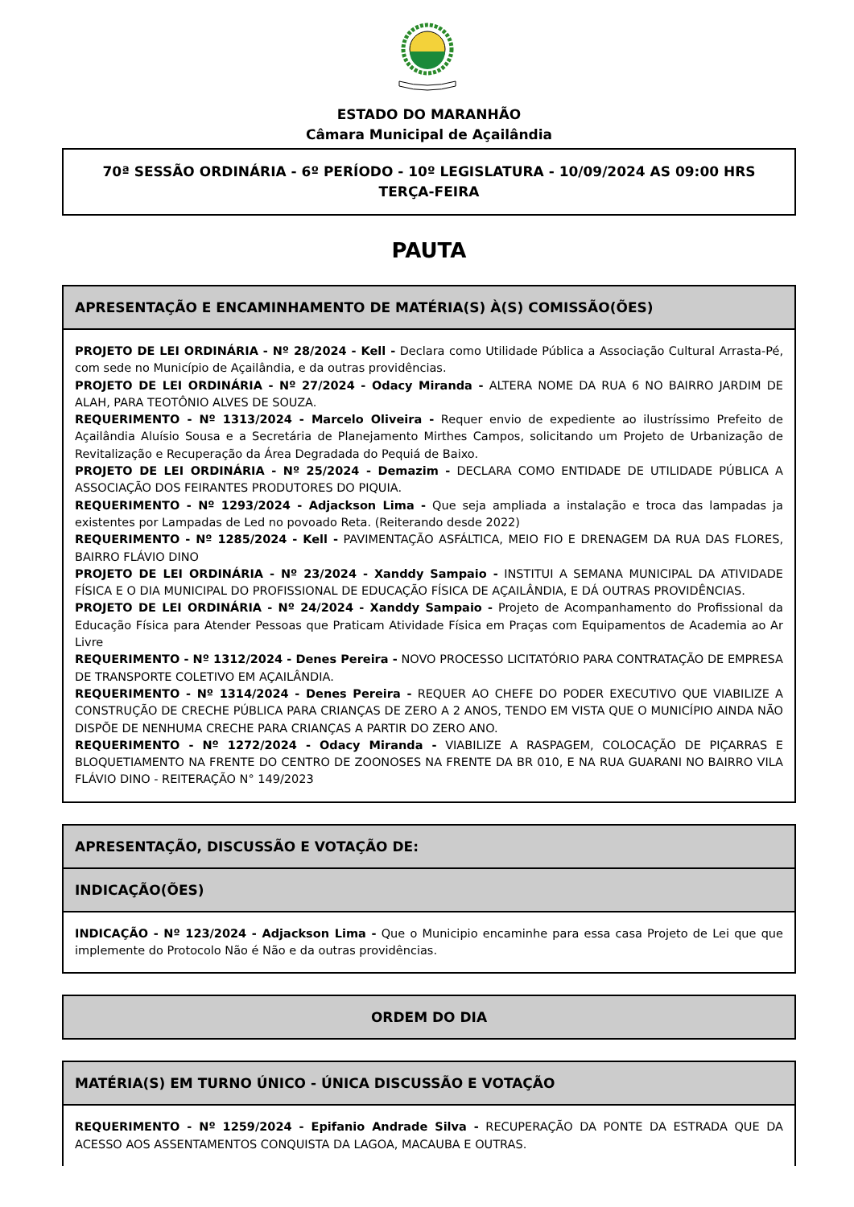ESTADO DO MARANHÃO
Câmara Municipal de Açailândia
70ª SESSÃO ORDINÁRIA - 6º PERÍODO - 10º LEGISLATURA - 10/09/2024 AS 09:00 HRS
TERÇA-FEIRA
PAUTA
APRESENTAÇÃO E ENCAMINHAMENTO DE MATÉRIA(S) À(S) COMISSÃO(ÕES)
PROJETO DE LEI ORDINÁRIA - Nº 28/2024 - Kell - Declara como Utilidade Pública a Associação Cultural Arrasta-Pé, com sede no Município de Açailândia, e da outras providências.
PROJETO DE LEI ORDINÁRIA - Nº 27/2024 - Odacy Miranda - ALTERA NOME DA RUA 6 NO BAIRRO JARDIM DE ALAH, PARA TEOTÔNIO ALVES DE SOUZA.
REQUERIMENTO - Nº 1313/2024 - Marcelo Oliveira - Requer envio de expediente ao ilustríssimo Prefeito de Açailândia Aluísio Sousa e a Secretária de Planejamento Mirthes Campos, solicitando um Projeto de Urbanização de Revitalização e Recuperação da Área Degradada do Pequiá de Baixo.
PROJETO DE LEI ORDINÁRIA - Nº 25/2024 - Demazim - DECLARA COMO ENTIDADE DE UTILIDADE PÚBLICA A ASSOCIAÇÃO DOS FEIRANTES PRODUTORES DO PIQUIA.
REQUERIMENTO - Nº 1293/2024 - Adjackson Lima - Que seja ampliada a instalação e troca das lampadas ja existentes por Lampadas de Led no povoado Reta. (Reiterando desde 2022)
REQUERIMENTO - Nº 1285/2024 - Kell - PAVIMENTAÇÃO ASFÁLTICA, MEIO FIO E DRENAGEM DA RUA DAS FLORES, BAIRRO FLÁVIO DINO
PROJETO DE LEI ORDINÁRIA - Nº 23/2024 - Xanddy Sampaio - INSTITUI A SEMANA MUNICIPAL DA ATIVIDADE FÍSICA E O DIA MUNICIPAL DO PROFISSIONAL DE EDUCAÇÃO FÍSICA DE AÇAILÂNDIA, E DÁ OUTRAS PROVIDÊNCIAS.
PROJETO DE LEI ORDINÁRIA - Nº 24/2024 - Xanddy Sampaio - Projeto de Acompanhamento do Profissional da Educação Física para Atender Pessoas que Praticam Atividade Física em Praças com Equipamentos de Academia ao Ar Livre
REQUERIMENTO - Nº 1312/2024 - Denes Pereira - NOVO PROCESSO LICITATÓRIO PARA CONTRATAÇÃO DE EMPRESA DE TRANSPORTE COLETIVO EM AÇAILÂNDIA.
REQUERIMENTO - Nº 1314/2024 - Denes Pereira - REQUER AO CHEFE DO PODER EXECUTIVO QUE VIABILIZE A CONSTRUÇÃO DE CRECHE PÚBLICA PARA CRIANÇAS DE ZERO A 2 ANOS, TENDO EM VISTA QUE O MUNICÍPIO AINDA NÃO DISPÕE DE NENHUMA CRECHE PARA CRIANÇAS A PARTIR DO ZERO ANO.
REQUERIMENTO - Nº 1272/2024 - Odacy Miranda - VIABILIZE A RASPAGEM, COLOCAÇÃO DE PIÇARRAS E BLOQUETIAMENTO NA FRENTE DO CENTRO DE ZOONOSES NA FRENTE DA BR 010, E NA RUA GUARANI NO BAIRRO VILA FLÁVIO DINO - REITERAÇÃO N° 149/2023
APRESENTAÇÃO, DISCUSSÃO E VOTAÇÃO DE:
INDICAÇÃO(ÕES)
INDICAÇÃO - Nº 123/2024 - Adjackson Lima - Que o Municipio encaminhe para essa casa Projeto de Lei que que implemente do Protocolo Não é Não e da outras providências.
ORDEM DO DIA
MATÉRIA(S) EM TURNO ÚNICO - ÚNICA DISCUSSÃO E VOTAÇÃO
REQUERIMENTO - Nº 1259/2024 - Epifanio Andrade Silva - RECUPERAÇÃO DA PONTE DA ESTRADA QUE DA ACESSO AOS ASSENTAMENTOS CONQUISTA DA LAGOA, MACAUBA E OUTRAS.